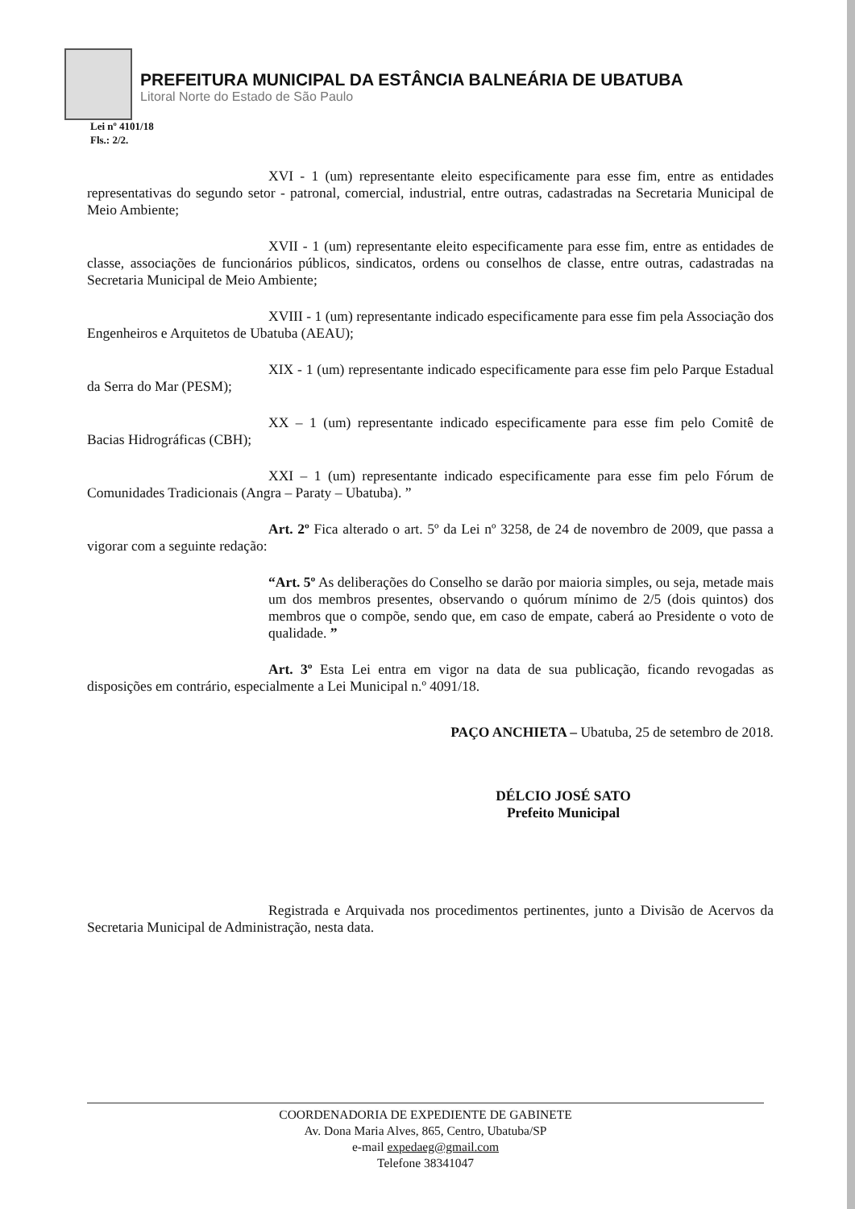PREFEITURA MUNICIPAL DA ESTÂNCIA BALNEÁRIA DE UBATUBA
Litoral Norte do Estado de São Paulo
Lei nº 4101/18
Fls.: 2/2.
XVI - 1 (um) representante eleito especificamente para esse fim, entre as entidades representativas do segundo setor - patronal, comercial, industrial, entre outras, cadastradas na Secretaria Municipal de Meio Ambiente;
XVII - 1 (um) representante eleito especificamente para esse fim, entre as entidades de classe, associações de funcionários públicos, sindicatos, ordens ou conselhos de classe, entre outras, cadastradas na Secretaria Municipal de Meio Ambiente;
XVIII - 1 (um) representante indicado especificamente para esse fim pela Associação dos Engenheiros e Arquitetos de Ubatuba (AEAU);
XIX - 1 (um) representante indicado especificamente para esse fim pelo Parque Estadual da Serra do Mar (PESM);
XX – 1 (um) representante indicado especificamente para esse fim pelo Comitê de Bacias Hidrográficas (CBH);
XXI – 1 (um) representante indicado especificamente para esse fim pelo Fórum de Comunidades Tradicionais (Angra – Paraty – Ubatuba). ”
Art. 2º Fica alterado o art. 5º da Lei nº 3258, de 24 de novembro de 2009, que passa a vigorar com a seguinte redação:
“Art. 5º As deliberações do Conselho se darão por maioria simples, ou seja, metade mais um dos membros presentes, observando o quórum mínimo de 2/5 (dois quintos) dos membros que o compõe, sendo que, em caso de empate, caberá ao Presidente o voto de qualidade. ”
Art. 3º Esta Lei entra em vigor na data de sua publicação, ficando revogadas as disposições em contrário, especialmente a Lei Municipal n.º 4091/18.
PAÇO ANCHIETA – Ubatuba, 25 de setembro de 2018.
DÉLCIO JOSÉ SATO
Prefeito Municipal
Registrada e Arquivada nos procedimentos pertinentes, junto a Divisão de Acervos da Secretaria Municipal de Administração, nesta data.
COORDENADORIA DE EXPEDIENTE DE GABINETE
Av. Dona Maria Alves, 865, Centro, Ubatuba/SP
e-mail expedaeg@gmail.com
Telefone 38341047